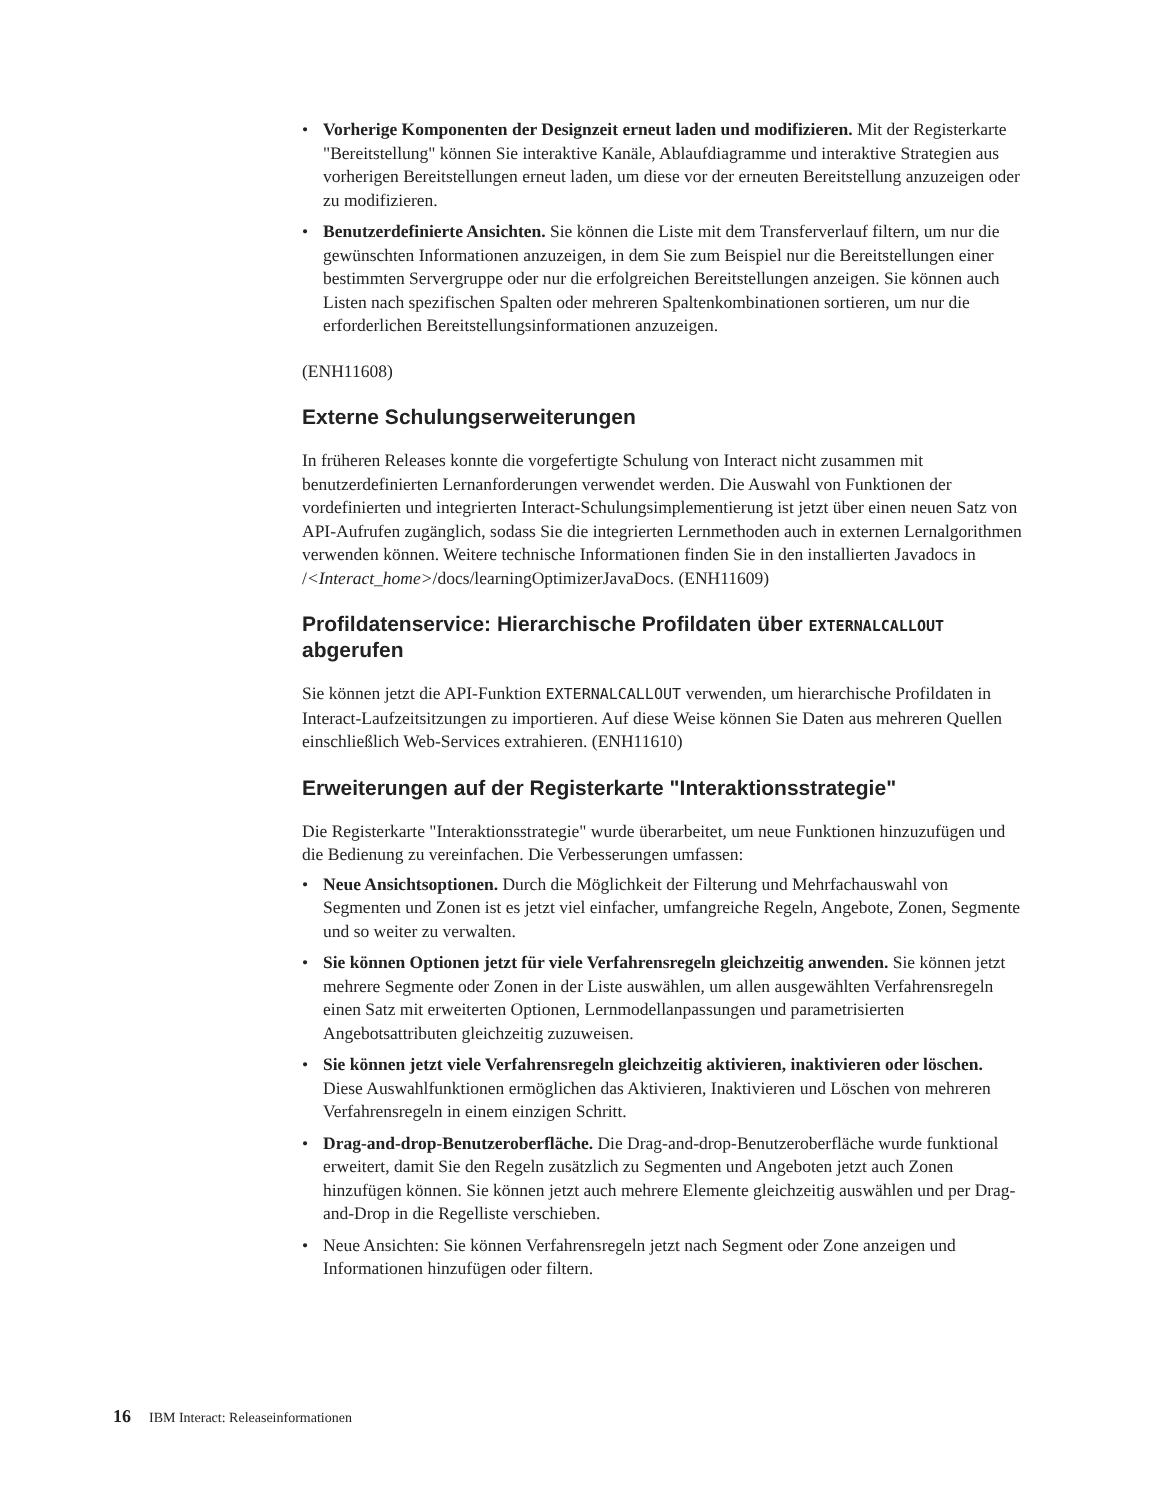• Vorherige Komponenten der Designzeit erneut laden und modifizieren. Mit der Registerkarte "Bereitstellung" können Sie interaktive Kanäle, Ablaufdiagramme und interaktive Strategien aus vorherigen Bereitstellungen erneut laden, um diese vor der erneuten Bereitstellung anzuzeigen oder zu modifizieren.
• Benutzerdefinierte Ansichten. Sie können die Liste mit dem Transferverlauf filtern, um nur die gewünschten Informationen anzuzeigen, in dem Sie zum Beispiel nur die Bereitstellungen einer bestimmten Servergruppe oder nur die erfolgreichen Bereitstellungen anzeigen. Sie können auch Listen nach spezifischen Spalten oder mehreren Spaltenkombinationen sortieren, um nur die erforderlichen Bereitstellungsinformationen anzuzeigen.
(ENH11608)
Externe Schulungserweiterungen
In früheren Releases konnte die vorgefertigte Schulung von Interact nicht zusammen mit benutzerdefinierten Lernanforderungen verwendet werden. Die Auswahl von Funktionen der vordefinierten und integrierten Interact-Schulungsimplementierung ist jetzt über einen neuen Satz von API-Aufrufen zugänglich, sodass Sie die integrierten Lernmethoden auch in externen Lernalgorithmen verwenden können. Weitere technische Informationen finden Sie in den installierten Javadocs in /<Interact_home>/docs/learningOptimizerJavaDocs. (ENH11609)
Profildatenservice: Hierarchische Profildaten über EXTERNALCALLOUT abgerufen
Sie können jetzt die API-Funktion EXTERNALCALLOUT verwenden, um hierarchische Profildaten in Interact-Laufzeitsitzungen zu importieren. Auf diese Weise können Sie Daten aus mehreren Quellen einschließlich Web-Services extrahieren. (ENH11610)
Erweiterungen auf der Registerkarte "Interaktionsstrategie"
Die Registerkarte "Interaktionsstrategie" wurde überarbeitet, um neue Funktionen hinzuzufügen und die Bedienung zu vereinfachen. Die Verbesserungen umfassen:
• Neue Ansichtsoptionen. Durch die Möglichkeit der Filterung und Mehrfachauswahl von Segmenten und Zonen ist es jetzt viel einfacher, umfangreiche Regeln, Angebote, Zonen, Segmente und so weiter zu verwalten.
• Sie können Optionen jetzt für viele Verfahrensregeln gleichzeitig anwenden. Sie können jetzt mehrere Segmente oder Zonen in der Liste auswählen, um allen ausgewählten Verfahrensregeln einen Satz mit erweiterten Optionen, Lernmodellanpassungen und parametrisierten Angebotsattributen gleichzeitig zuzuweisen.
• Sie können jetzt viele Verfahrensregeln gleichzeitig aktivieren, inaktivieren oder löschen. Diese Auswahlfunktionen ermöglichen das Aktivieren, Inaktivieren und Löschen von mehreren Verfahrensregeln in einem einzigen Schritt.
• Drag-and-drop-Benutzeroberfläche. Die Drag-and-drop-Benutzeroberfläche wurde funktional erweitert, damit Sie den Regeln zusätzlich zu Segmenten und Angeboten jetzt auch Zonen hinzufügen können. Sie können jetzt auch mehrere Elemente gleichzeitig auswählen und per Drag-and-Drop in die Regelliste verschieben.
• Neue Ansichten: Sie können Verfahrensregeln jetzt nach Segment oder Zone anzeigen und Informationen hinzufügen oder filtern.
16 IBM Interact: Releaseinformationen